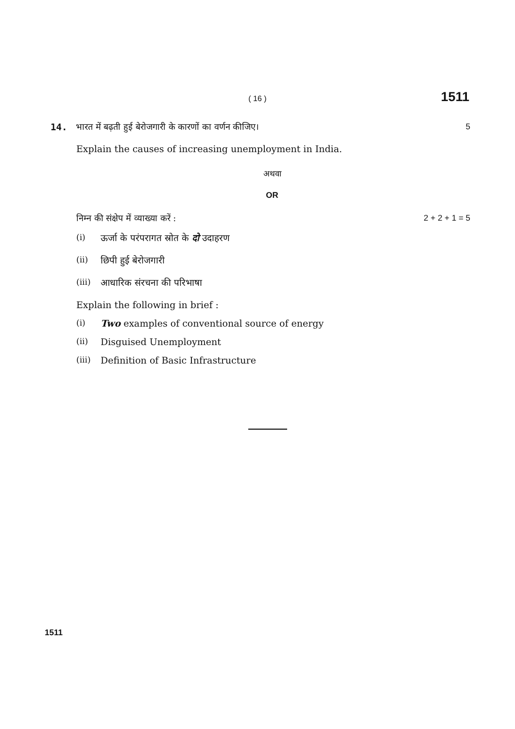( 16 ) 1511
14. भारत में बढ़ती हुई बेरोजगारी के कारणों का वर्णन कीजिए। 5
Explain the causes of increasing unemployment in India.
अथवा
OR
निम्न की संक्षेप में व्याख्या करें : 2 + 2 + 1 = 5
(i) ऊर्जा के परंपरागत स्रोत के दो उदाहरण
(ii) छिपी हुई बेरोजगारी
(iii) आधारिक संरचना की परिभाषा
Explain the following in brief :
(i) Two examples of conventional source of energy
(ii) Disguised Unemployment
(iii) Definition of Basic Infrastructure
1511